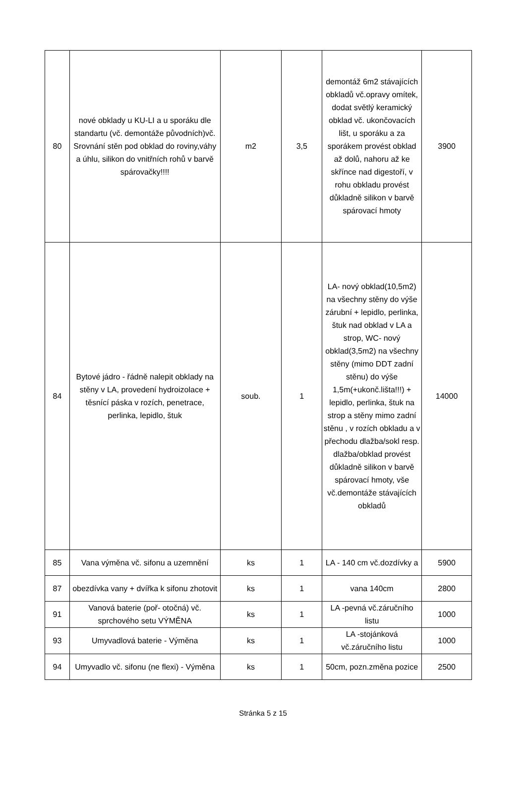| 80 | nové obklady u KU-LI a u sporáku dle standartu (vč. demontáže původních)vč. Srovnání stěn pod obklad do roviny,váhy a úhlu, silikon do vnitřních rohů v barvě spárovačky!!!! | m2 | 3,5 | demontáž 6m2 stávajících obkladů vč.opravy omítek, dodat světlý keramický obklad vč. ukončovacích lišt, u sporáku a za sporákem provést obklad až dolů, nahoru až ke skřínce nad digestoří, v rohu obkladu provést důkladně silikon v barvě spárovací hmoty | 3900 |
| 84 | Bytové jádro - řádně nalepit obklady na stěny v LA, provedení hydroizolace + těsnící páska v rozích, penetrace, perlinka, lepidlo, štuk | soub. | 1 | LA- nový obklad(10,5m2) na všechny stěny do výše zárubní + lepidlo, perlinka, štuk nad obklad v LA a strop, WC- nový obklad(3,5m2) na všechny stěny (mimo DDT zadní stěnu) do výše 1,5m(+ukonč.lišta!!!) + lepidlo, perlinka, štuk na strop a stěny mimo zadní stěnu , v rozích obkladu a v přechodu dlažba/sokl resp. dlažba/obklad provést důkladně silikon v barvě spárovací hmoty, vše vč.demontáže stávajících obkladů | 14000 |
| 85 | Vana výměna vč. sifonu a uzemnění | ks | 1 | LA - 140 cm vč.dozdívky a | 5900 |
| 87 | obezdívka vany + dvířka k sifonu zhotovit | ks | 1 | vana 140cm | 2800 |
| 91 | Vanová baterie (poř- otočná) vč. sprchového setu VÝMĚNA | ks | 1 | LA -pevná vč.záručního listu | 1000 |
| 93 | Umyvadlová baterie - Výměna | ks | 1 | LA -stojánková vč.záručního listu | 1000 |
| 94 | Umyvadlo vč. sifonu (ne flexi) - Výměna | ks | 1 | 50cm, pozn.změna pozice | 2500 |
Stránka 5 z 15